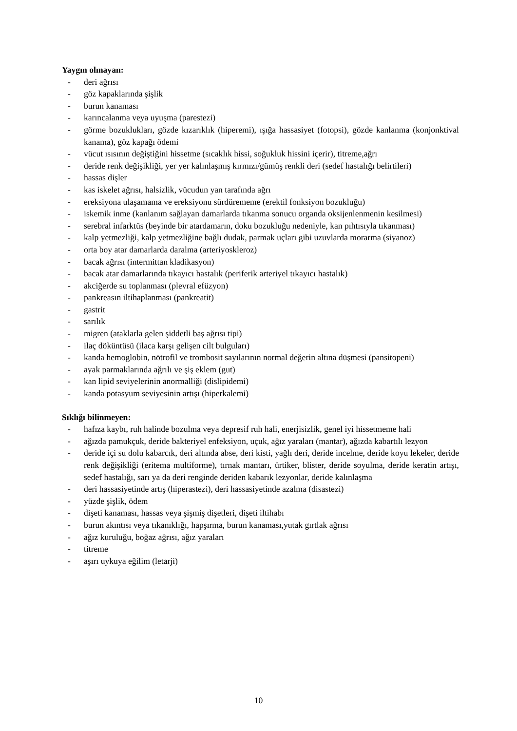Yaygın olmayan:
- deri ağrısı
- göz kapaklarında şişlik
- burun kanaması
- karıncalanma veya uyuşma (parestezi)
- görme bozuklukları, gözde kızarıklık (hiperemi), ışığa hassasiyet (fotopsi), gözde kanlanma (konjonktival kanama), göz kapağı ödemi
- vücut ısısının değiştiğini hissetme (sıcaklık hissi, soğukluk hissini içerir), titreme,ağrı
- deride renk değişikliği, yer yer kalınlaşmış kırmızı/gümüş renkli deri (sedef hastalığı belirtileri)
- hassas dişler
- kas iskelet ağrısı, halsizlik, vücudun yan tarafında ağrı
- ereksiyona ulaşamama ve ereksiyonu sürdürememe (erektil fonksiyon bozukluğu)
- iskemik inme (kanlanım sağlayan damarlarda tıkanma sonucu organda oksijenlenmenin kesilmesi)
- serebral infarktüs (beyinde bir atardamarın, doku bozukluğu nedeniyle, kan pıhtısıyla tıkanması)
- kalp yetmezliği, kalp yetmezliğine bağlı dudak, parmak uçları gibi uzuvlarda morarma (siyanoz)
- orta boy atar damarlarda daralma (arteriyoskleroz)
- bacak ağrısı (intermittan kladikasyon)
- bacak atar damarlarında tıkayıcı hastalık (periferik arteriyel tıkayıcı hastalık)
- akciğerde su toplanması (plevral efüzyon)
- pankreasın iltihaplanması (pankreatit)
- gastrit
- sarılık
- migren (ataklarla gelen şiddetli baş ağrısı tipi)
- ilaç döküntüsü (ilaca karşı gelişen cilt bulguları)
- kanda hemoglobin, nötrofil ve trombosit sayılarının normal değerin altına düşmesi (pansitopeni)
- ayak parmaklarında ağrılı ve şiş eklem (gut)
- kan lipid seviyelerinin anormalliği (dislipidemi)
- kanda potasyum seviyesinin artışı (hiperkalemi)
Sıklığı bilinmeyen:
- hafıza kaybı, ruh halinde bozulma veya depresif ruh hali, enerjisizlik, genel iyi hissetmeme hali
- ağızda pamukçuk, deride bakteriyel enfeksiyon, uçuk, ağız yaraları (mantar), ağızda kabartılı lezyon
- deride içi su dolu kabarcık, deri altında abse, deri kisti, yağlı deri, deride incelme, deride koyu lekeler, deride renk değişikliği (eritema multiforme), tırnak mantarı, ürtiker, blister, deride soyulma, deride keratin artışı, sedef hastalığı, sarı ya da deri renginde deriden kabarık lezyonlar, deride kalınlaşma
- deri hassasiyetinde artış (hiperastezi), deri hassasiyetinde azalma (disastezi)
- yüzde şişlik, ödem
- dişeti kanaması, hassas veya şişmiş dişetleri, dişeti iltihabı
- burun akıntısı veya tıkanıklığı, hapşırma, burun kanaması,yutak gırtlak ağrısı
- ağız kuruluğu, boğaz ağrısı, ağız yaraları
- titreme
- aşırı uykuya eğilim (letarji)
10